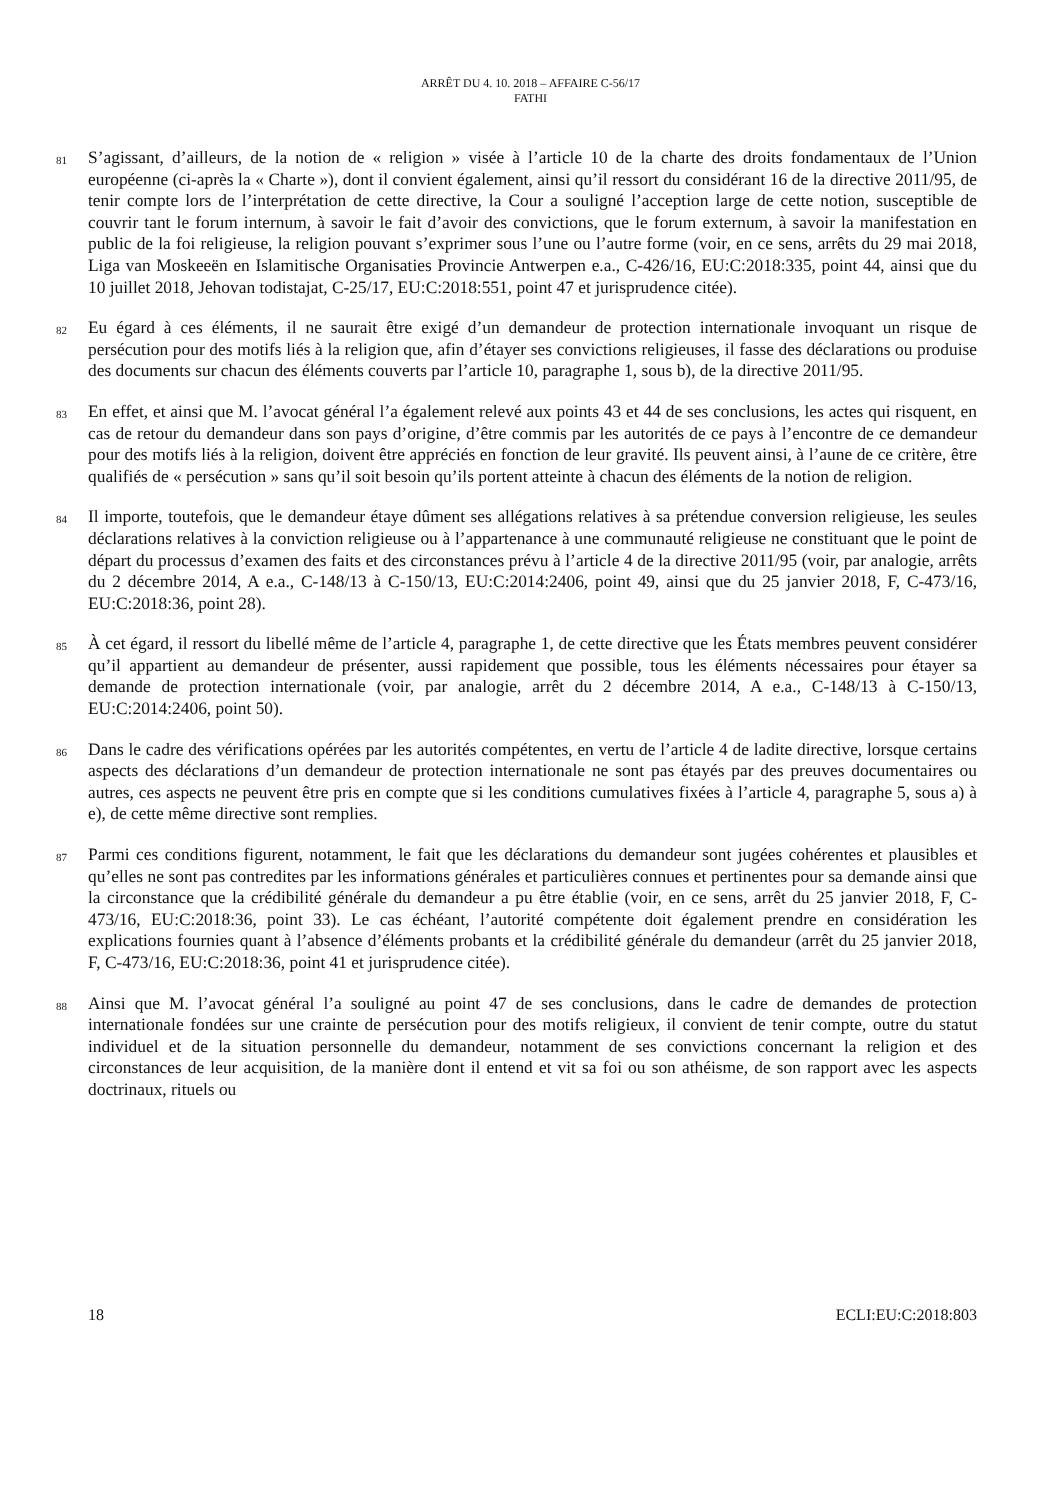ARRÊT DU 4. 10. 2018 – AFFAIRE C-56/17
FATHI
81 S’agissant, d’ailleurs, de la notion de « religion » visée à l’article 10 de la charte des droits fondamentaux de l’Union européenne (ci-après la « Charte »), dont il convient également, ainsi qu’il ressort du considérant 16 de la directive 2011/95, de tenir compte lors de l’interprétation de cette directive, la Cour a souligné l’acception large de cette notion, susceptible de couvrir tant le forum internum, à savoir le fait d’avoir des convictions, que le forum externum, à savoir la manifestation en public de la foi religieuse, la religion pouvant s’exprimer sous l’une ou l’autre forme (voir, en ce sens, arrêts du 29 mai 2018, Liga van Moskeeën en Islamitische Organisaties Provincie Antwerpen e.a., C-426/16, EU:C:2018:335, point 44, ainsi que du 10 juillet 2018, Jehovan todistajat, C-25/17, EU:C:2018:551, point 47 et jurisprudence citée).
82 Eu égard à ces éléments, il ne saurait être exigé d’un demandeur de protection internationale invoquant un risque de persécution pour des motifs liés à la religion que, afin d’étayer ses convictions religieuses, il fasse des déclarations ou produise des documents sur chacun des éléments couverts par l’article 10, paragraphe 1, sous b), de la directive 2011/95.
83 En effet, et ainsi que M. l’avocat général l’a également relevé aux points 43 et 44 de ses conclusions, les actes qui risquent, en cas de retour du demandeur dans son pays d’origine, d’être commis par les autorités de ce pays à l’encontre de ce demandeur pour des motifs liés à la religion, doivent être appréciés en fonction de leur gravité. Ils peuvent ainsi, à l’aune de ce critère, être qualifiés de « persécution » sans qu’il soit besoin qu’ils portent atteinte à chacun des éléments de la notion de religion.
84 Il importe, toutefois, que le demandeur étaye dûment ses allégations relatives à sa prétendue conversion religieuse, les seules déclarations relatives à la conviction religieuse ou à l’appartenance à une communauté religieuse ne constituant que le point de départ du processus d’examen des faits et des circonstances prévu à l’article 4 de la directive 2011/95 (voir, par analogie, arrêts du 2 décembre 2014, A e.a., C-148/13 à C-150/13, EU:C:2014:2406, point 49, ainsi que du 25 janvier 2018, F, C-473/16, EU:C:2018:36, point 28).
85 À cet égard, il ressort du libellé même de l’article 4, paragraphe 1, de cette directive que les États membres peuvent considérer qu’il appartient au demandeur de présenter, aussi rapidement que possible, tous les éléments nécessaires pour étayer sa demande de protection internationale (voir, par analogie, arrêt du 2 décembre 2014, A e.a., C-148/13 à C-150/13, EU:C:2014:2406, point 50).
86 Dans le cadre des vérifications opérées par les autorités compétentes, en vertu de l’article 4 de ladite directive, lorsque certains aspects des déclarations d’un demandeur de protection internationale ne sont pas étayés par des preuves documentaires ou autres, ces aspects ne peuvent être pris en compte que si les conditions cumulatives fixées à l’article 4, paragraphe 5, sous a) à e), de cette même directive sont remplies.
87 Parmi ces conditions figurent, notamment, le fait que les déclarations du demandeur sont jugées cohérentes et plausibles et qu’elles ne sont pas contredites par les informations générales et particulières connues et pertinentes pour sa demande ainsi que la circonstance que la crédibilité générale du demandeur a pu être établie (voir, en ce sens, arrêt du 25 janvier 2018, F, C-473/16, EU:C:2018:36, point 33). Le cas échéant, l’autorité compétente doit également prendre en considération les explications fournies quant à l’absence d’éléments probants et la crédibilité générale du demandeur (arrêt du 25 janvier 2018, F, C-473/16, EU:C:2018:36, point 41 et jurisprudence citée).
88 Ainsi que M. l’avocat général l’a souligné au point 47 de ses conclusions, dans le cadre de demandes de protection internationale fondées sur une crainte de persécution pour des motifs religieux, il convient de tenir compte, outre du statut individuel et de la situation personnelle du demandeur, notamment de ses convictions concernant la religion et des circonstances de leur acquisition, de la manière dont il entend et vit sa foi ou son athéisme, de son rapport avec les aspects doctrinaux, rituels ou
18 ECLI:EU:C:2018:803